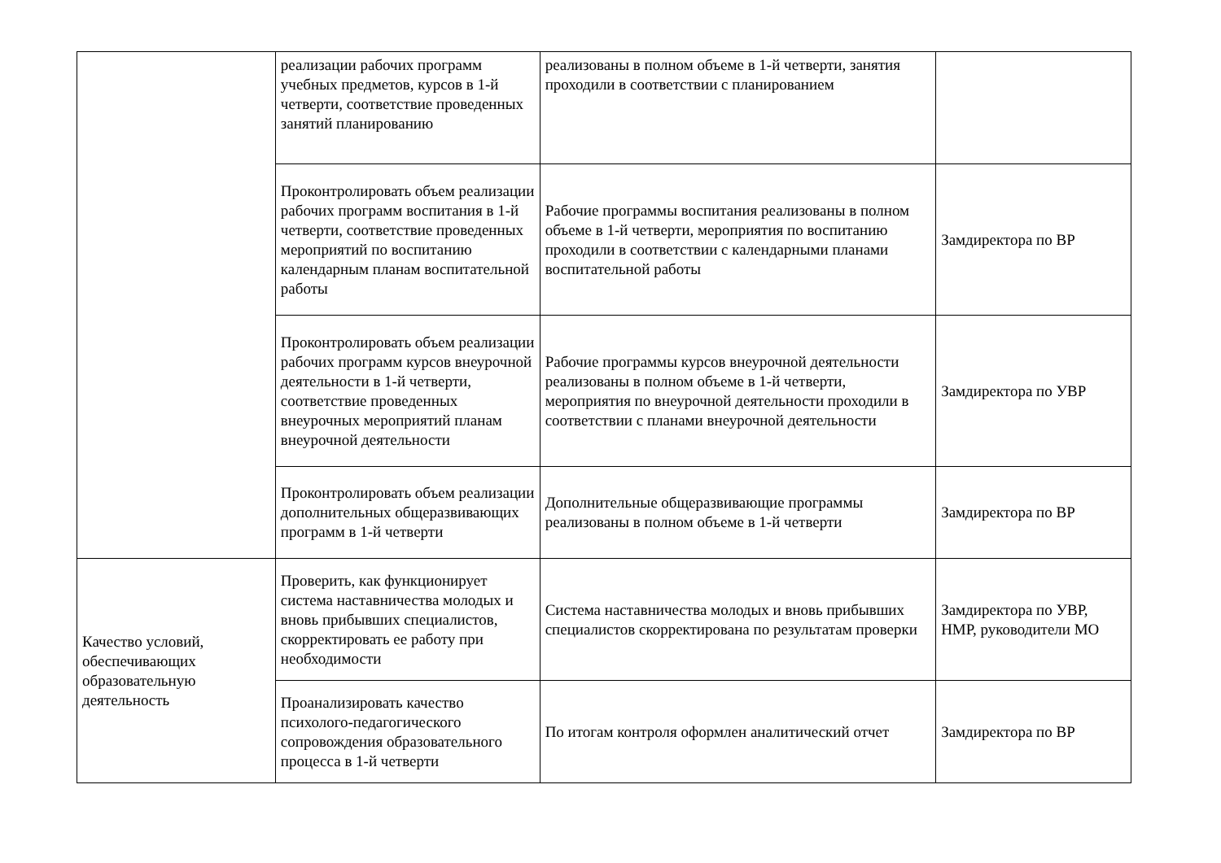| | реализации рабочих программ учебных предметов, курсов в 1-й четверти, соответствие проведенных занятий планированию | реализованы в полном объеме в 1-й четверти, занятия проходили в соответствии с планированием | |
| | Проконтролировать объем реализации рабочих программ воспитания в 1-й четверти, соответствие проведенных мероприятий по воспитанию календарным планам воспитательной работы | Рабочие программы воспитания реализованы в полном объеме в 1-й четверти, мероприятия по воспитанию проходили в соответствии с календарными планами воспитательной работы | Замдиректора по ВР |
| | Проконтролировать объем реализации рабочих программ курсов внеурочной деятельности в 1-й четверти, соответствие проведенных внеурочных мероприятий планам внеурочной деятельности | Рабочие программы курсов внеурочной деятельности реализованы в полном объеме в 1-й четверти, мероприятия по внеурочной деятельности проходили в соответствии с планами внеурочной деятельности | Замдиректора по УВР |
| | Проконтролировать объем реализации дополнительных общеразвивающих программ в 1-й четверти | Дополнительные общеразвивающие программы реализованы в полном объеме в 1-й четверти | Замдиректора по ВР |
| Качество условий, обеспечивающих образовательную деятельность | Проверить, как функционирует система наставничества молодых и вновь прибывших специалистов, скорректировать ее работу при необходимости | Система наставничества молодых и вновь прибывших специалистов скорректирована по результатам проверки | Замдиректора по УВР, НМР, руководители МО |
| | Проанализировать качество психолого-педагогического сопровождения образовательного процесса в 1-й четверти | По итогам контроля оформлен аналитический отчет | Замдиректора по ВР |